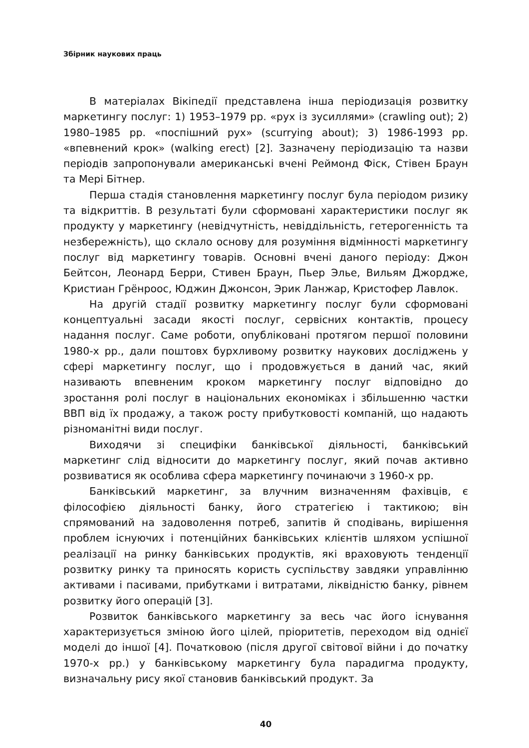Збірник наукових праць
В матеріалах Вікіпедії представлена інша періодизація розвитку маркетингу послуг: 1) 1953–1979 рр. «рух із зусиллями» (crawling out); 2) 1980–1985 рр. «поспішний рух» (scurrying about); 3) 1986-1993 рр. «впевнений крок» (walking erect) [2]. Зазначену періодизацію та назви періодів запропонували американські вчені Реймонд Фіск, Стівен Браун та Мері Бітнер.
Перша стадія становлення маркетингу послуг була періодом ризику та відкриттів. В результаті були сформовані характеристики послуг як продукту у маркетингу (невідчутність, невіддільність, гетерогенність та незбережність), що склало основу для розуміння відмінності маркетингу послуг від маркетингу товарів. Основні вчені даного періоду: Джон Бейтсон, Леонард Берри, Стивен Браун, Пьер Элье, Вильям Джордже, Кристиан Грёнроос, Юджин Джонсон, Эрик Ланжар, Кристофер Лавлок.
На другій стадії розвитку маркетингу послуг були сформовані концептуальні засади якості послуг, сервісних контактів, процесу надання послуг. Саме роботи, опубліковані протягом першої половини 1980-х рр., дали поштовх бурхливому розвитку наукових досліджень у сфері маркетингу послуг, що і продовжується в даний час, який називають впевненим кроком маркетингу послуг відповідно до зростання ролі послуг в національних економіках і збільшенню частки ВВП від їх продажу, а також росту прибутковості компаній, що надають різноманітні види послуг.
Виходячи зі специфіки банківської діяльності, банківський маркетинг слід відносити до маркетингу послуг, який почав активно розвиватися як особлива сфера маркетингу починаючи з 1960-х рр.
Банківський маркетинг, за влучним визначенням фахівців, є філософією діяльності банку, його стратегією і тактикою; він спрямований на задоволення потреб, запитів й сподівань, вирішення проблем існуючих і потенційних банківських клієнтів шляхом успішної реалізації на ринку банківських продуктів, які враховують тенденції розвитку ринку та приносять користь суспільству завдяки управлінню активами і пасивами, прибутками і витратами, ліквідністю банку, рівнем розвитку його операцій [3].
Розвиток банківського маркетингу за весь час його існування характеризується зміною його цілей, пріоритетів, переходом від однієї моделі до іншої [4]. Початковою (після другої світової війни і до початку 1970-х рр.) у банківському маркетингу була парадигма продукту, визначальну рису якої становив банківський продукт. За
40